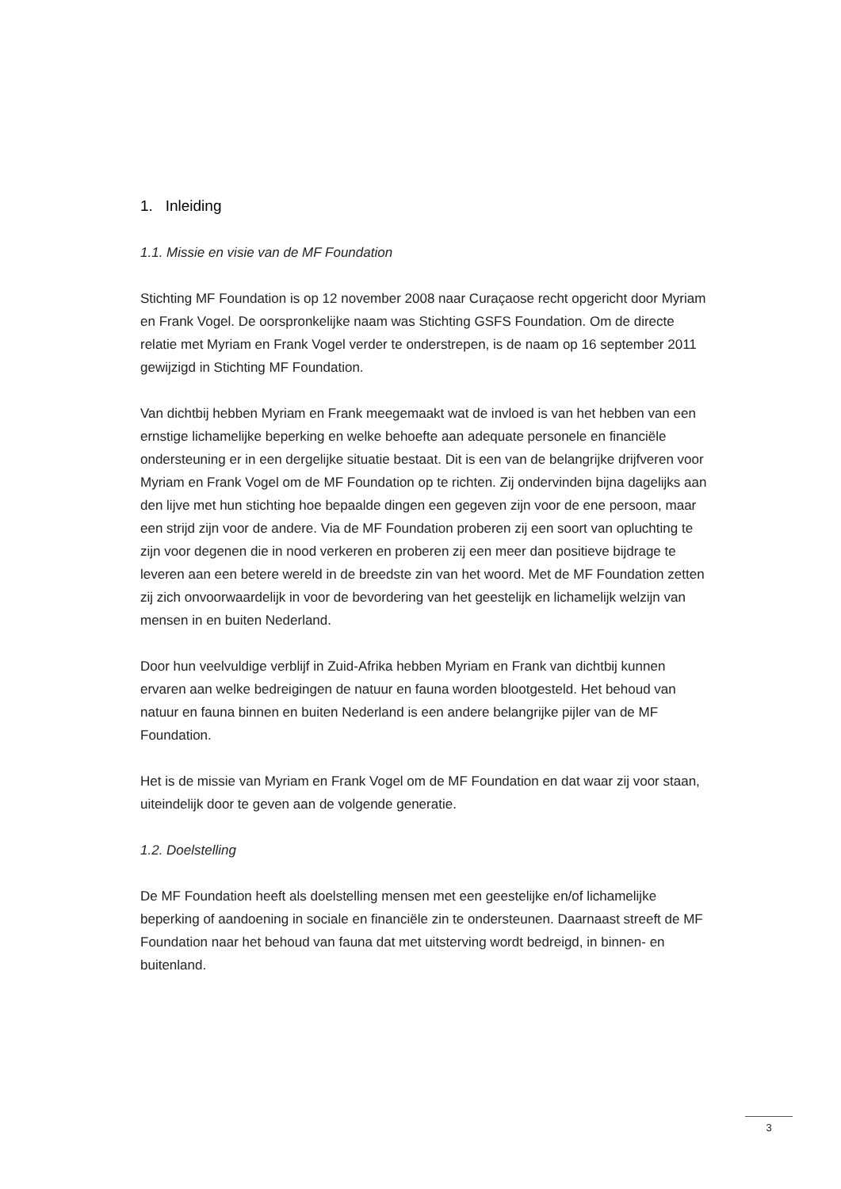1. Inleiding
1.1. Missie en visie van de MF Foundation
Stichting MF Foundation is op 12 november 2008 naar Curaçaose recht opgericht door Myriam en Frank Vogel. De oorspronkelijke naam was Stichting GSFS Foundation. Om de directe relatie met Myriam en Frank Vogel verder te onderstrepen, is de naam op 16 september 2011 gewijzigd in Stichting MF Foundation.
Van dichtbij hebben Myriam en Frank meegemaakt wat de invloed is van het hebben van een ernstige lichamelijke beperking en welke behoefte aan adequate personele en financiële ondersteuning er in een dergelijke situatie bestaat. Dit is een van de belangrijke drijfveren voor Myriam en Frank Vogel om de MF Foundation op te richten. Zij ondervinden bijna dagelijks aan den lijve met hun stichting hoe bepaalde dingen een gegeven zijn voor de ene persoon, maar een strijd zijn voor de andere. Via de MF Foundation proberen zij een soort van opluchting te zijn voor degenen die in nood verkeren en proberen zij een meer dan positieve bijdrage te leveren aan een betere wereld in de breedste zin van het woord. Met de MF Foundation zetten zij zich onvoorwaardelijk in voor de bevordering van het geestelijk en lichamelijk welzijn van mensen in en buiten Nederland.
Door hun veelvuldige verblijf in Zuid-Afrika hebben Myriam en Frank van dichtbij kunnen ervaren aan welke bedreigingen de natuur en fauna worden blootgesteld. Het behoud van natuur en fauna binnen en buiten Nederland is een andere belangrijke pijler van de MF Foundation.
Het is de missie van Myriam en Frank Vogel om de MF Foundation en dat waar zij voor staan, uiteindelijk door te geven aan de volgende generatie.
1.2. Doelstelling
De MF Foundation heeft als doelstelling mensen met een geestelijke en/of lichamelijke beperking of aandoening in sociale en financiële zin te ondersteunen. Daarnaast streeft de MF Foundation naar het behoud van fauna dat met uitsterving wordt bedreigd, in binnen- en buitenland.
3